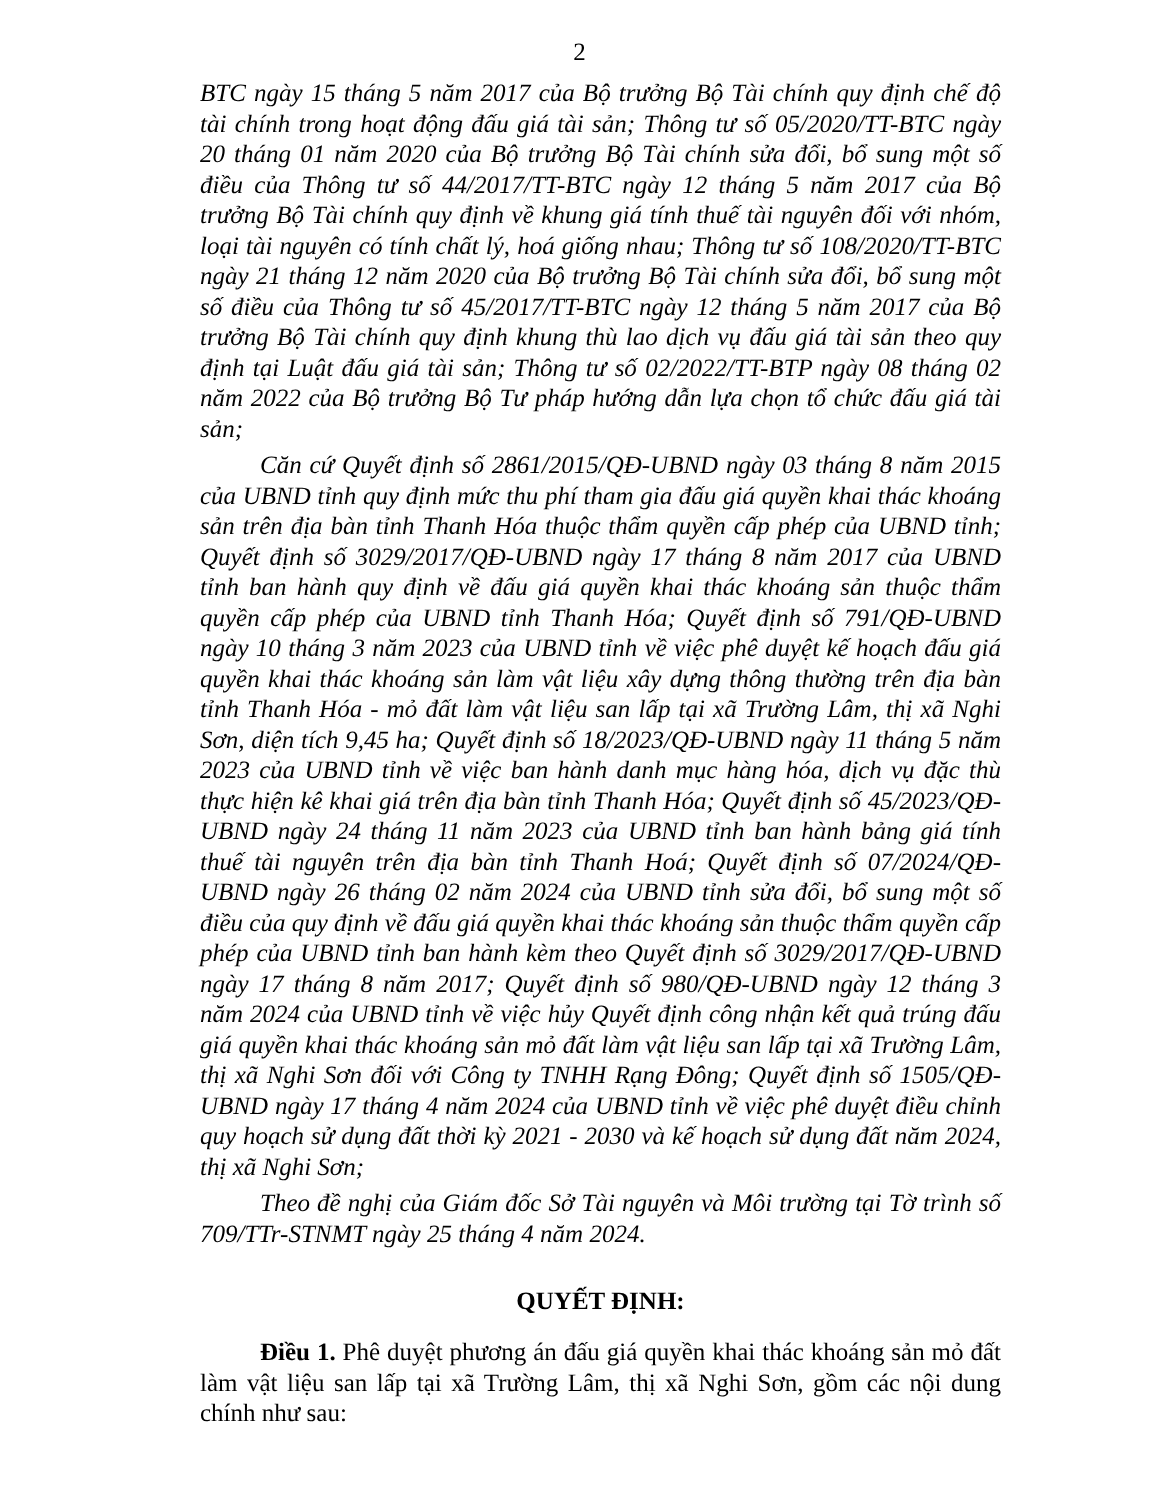2
BTC ngày 15 tháng 5 năm 2017 của Bộ trưởng Bộ Tài chính quy định chế độ tài chính trong hoạt động đấu giá tài sản; Thông tư số 05/2020/TT-BTC ngày 20 tháng 01 năm 2020 của Bộ trưởng Bộ Tài chính sửa đổi, bổ sung một số điều của Thông tư số 44/2017/TT-BTC ngày 12 tháng 5 năm 2017 của Bộ trưởng Bộ Tài chính quy định về khung giá tính thuế tài nguyên đối với nhóm, loại tài nguyên có tính chất lý, hoá giống nhau; Thông tư số 108/2020/TT-BTC ngày 21 tháng 12 năm 2020 của Bộ trưởng Bộ Tài chính sửa đổi, bổ sung một số điều của Thông tư số 45/2017/TT-BTC ngày 12 tháng 5 năm 2017 của Bộ trưởng Bộ Tài chính quy định khung thù lao dịch vụ đấu giá tài sản theo quy định tại Luật đấu giá tài sản; Thông tư số 02/2022/TT-BTP ngày 08 tháng 02 năm 2022 của Bộ trưởng Bộ Tư pháp hướng dẫn lựa chọn tổ chức đấu giá tài sản;
Căn cứ Quyết định số 2861/2015/QĐ-UBND ngày 03 tháng 8 năm 2015 của UBND tỉnh quy định mức thu phí tham gia đấu giá quyền khai thác khoáng sản trên địa bàn tỉnh Thanh Hóa thuộc thẩm quyền cấp phép của UBND tỉnh; Quyết định số 3029/2017/QĐ-UBND ngày 17 tháng 8 năm 2017 của UBND tỉnh ban hành quy định về đấu giá quyền khai thác khoáng sản thuộc thẩm quyền cấp phép của UBND tỉnh Thanh Hóa; Quyết định số 791/QĐ-UBND ngày 10 tháng 3 năm 2023 của UBND tỉnh về việc phê duyệt kế hoạch đấu giá quyền khai thác khoáng sản làm vật liệu xây dựng thông thường trên địa bàn tỉnh Thanh Hóa - mỏ đất làm vật liệu san lấp tại xã Trường Lâm, thị xã Nghi Sơn, diện tích 9,45 ha; Quyết định số 18/2023/QĐ-UBND ngày 11 tháng 5 năm 2023 của UBND tỉnh về việc ban hành danh mục hàng hóa, dịch vụ đặc thù thực hiện kê khai giá trên địa bàn tỉnh Thanh Hóa; Quyết định số 45/2023/QĐ-UBND ngày 24 tháng 11 năm 2023 của UBND tỉnh ban hành bảng giá tính thuế tài nguyên trên địa bàn tỉnh Thanh Hoá; Quyết định số 07/2024/QĐ-UBND ngày 26 tháng 02 năm 2024 của UBND tỉnh sửa đổi, bổ sung một số điều của quy định về đấu giá quyền khai thác khoáng sản thuộc thẩm quyền cấp phép của UBND tỉnh ban hành kèm theo Quyết định số 3029/2017/QĐ-UBND ngày 17 tháng 8 năm 2017; Quyết định số 980/QĐ-UBND ngày 12 tháng 3 năm 2024 của UBND tỉnh về việc hủy Quyết định công nhận kết quả trúng đấu giá quyền khai thác khoáng sản mỏ đất làm vật liệu san lấp tại xã Trường Lâm, thị xã Nghi Sơn đối với Công ty TNHH Rạng Đông; Quyết định số 1505/QĐ-UBND ngày 17 tháng 4 năm 2024 của UBND tỉnh về việc phê duyệt điều chỉnh quy hoạch sử dụng đất thời kỳ 2021 - 2030 và kế hoạch sử dụng đất năm 2024, thị xã Nghi Sơn;
Theo đề nghị của Giám đốc Sở Tài nguyên và Môi trường tại Tờ trình số 709/TTr-STNMT ngày 25 tháng 4 năm 2024.
QUYẾT ĐỊNH:
Điều 1. Phê duyệt phương án đấu giá quyền khai thác khoáng sản mỏ đất làm vật liệu san lấp tại xã Trường Lâm, thị xã Nghi Sơn, gồm các nội dung chính như sau: